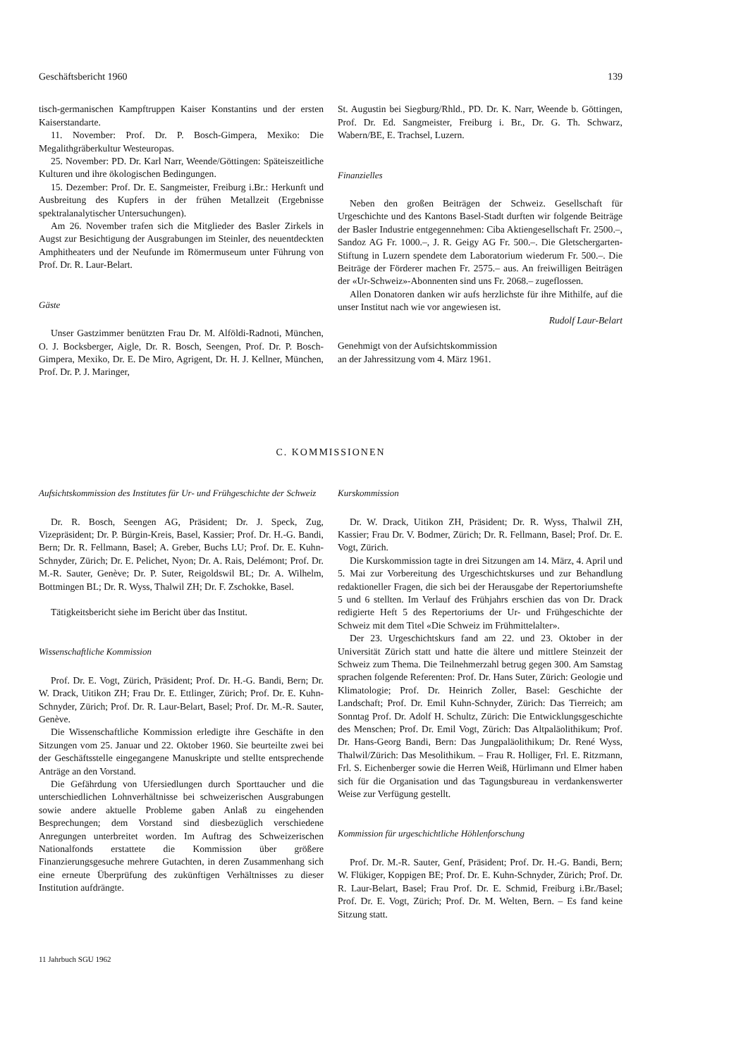Geschäftsbericht 1960 139
tisch-germanischen Kampftruppen Kaiser Konstantins und der ersten Kaiserstandarte.
11. November: Prof. Dr. P. Bosch-Gimpera, Mexiko: Die Megalithgräberkultur Westeuropas.
25. November: PD. Dr. Karl Narr, Weende/Göttingen: Späteiszeitliche Kulturen und ihre ökologischen Bedingungen.
15. Dezember: Prof. Dr. E. Sangmeister, Freiburg i.Br.: Herkunft und Ausbreitung des Kupfers in der frühen Metallzeit (Ergebnisse spektralanalytischer Untersuchungen).
Am 26. November trafen sich die Mitglieder des Basler Zirkels in Augst zur Besichtigung der Ausgrabungen im Steinler, des neuentdeckten Amphitheaters und der Neufunde im Römermuseum unter Führung von Prof. Dr. R. Laur-Belart.
Gäste
Unser Gastzimmer benützten Frau Dr. M. Alföldi-Radnoti, München, O. J. Bocksberger, Aigle, Dr. R. Bosch, Seengen, Prof. Dr. P. Bosch-Gimpera, Mexiko, Dr. E. De Miro, Agrigent, Dr. H. J. Kellner, München, Prof. Dr. P. J. Maringer,
St. Augustin bei Siegburg/Rhld., PD. Dr. K. Narr, Weende b. Göttingen, Prof. Dr. Ed. Sangmeister, Freiburg i. Br., Dr. G. Th. Schwarz, Wabern/BE, E. Trachsel, Luzern.
Finanzielles
Neben den großen Beiträgen der Schweiz. Gesellschaft für Urgeschichte und des Kantons Basel-Stadt durften wir folgende Beiträge der Basler Industrie entgegennehmen: Ciba Aktiengesellschaft Fr. 2500.–, Sandoz AG Fr. 1000.–, J. R. Geigy AG Fr. 500.–. Die Gletschergarten-Stiftung in Luzern spendete dem Laboratorium wiederum Fr. 500.–. Die Beiträge der Förderer machen Fr. 2575.– aus. An freiwilligen Beiträgen der «Ur-Schweiz»-Abonnenten sind uns Fr. 2068.– zugeflossen.
Allen Donatoren danken wir aufs herzlichste für ihre Mithilfe, auf die unser Institut nach wie vor angewiesen ist.
Rudolf Laur-Belart
Genehmigt von der Aufsichtskommission
an der Jahressitzung vom 4. März 1961.
C. KOMMISSIONEN
Aufsichtskommission des Institutes für Ur- und Frühgeschichte der Schweiz
Dr. R. Bosch, Seengen AG, Präsident; Dr. J. Speck, Zug, Vizepräsident; Dr. P. Bürgin-Kreis, Basel, Kassier; Prof. Dr. H.-G. Bandi, Bern; Dr. R. Fellmann, Basel; A. Greber, Buchs LU; Prof. Dr. E. Kuhn-Schnyder, Zürich; Dr. E. Pelichet, Nyon; Dr. A. Rais, Delémont; Prof. Dr. M.-R. Sauter, Genève; Dr. P. Suter, Reigoldswil BL; Dr. A. Wilhelm, Bottmingen BL; Dr. R. Wyss, Thalwil ZH; Dr. F. Zschokke, Basel.
Tätigkeitsbericht siehe im Bericht über das Institut.
Wissenschaftliche Kommission
Prof. Dr. E. Vogt, Zürich, Präsident; Prof. Dr. H.-G. Bandi, Bern; Dr. W. Drack, Uitikon ZH; Frau Dr. E. Ettlinger, Zürich; Prof. Dr. E. Kuhn-Schnyder, Zürich; Prof. Dr. R. Laur-Belart, Basel; Prof. Dr. M.-R. Sauter, Genève.
Die Wissenschaftliche Kommission erledigte ihre Geschäfte in den Sitzungen vom 25. Januar und 22. Oktober 1960. Sie beurteilte zwei bei der Geschäftsstelle eingegangene Manuskripte und stellte entsprechende Anträge an den Vorstand.
Die Gefährdung von Ufersiedlungen durch Sporttaucher und die unterschiedlichen Lohnverhältnisse bei schweizerischen Ausgrabungen sowie andere aktuelle Probleme gaben Anlaß zu eingehenden Besprechungen; dem Vorstand sind diesbezüglich verschiedene Anregungen unterbreitet worden. Im Auftrag des Schweizerischen Nationalfonds erstattete die Kommission über größere Finanzierungsgesuche mehrere Gutachten, in deren Zusammenhang sich eine erneute Überprüfung des zukünftigen Verhältnisses zu dieser Institution aufdrängte.
Kurskommission
Dr. W. Drack, Uitikon ZH, Präsident; Dr. R. Wyss, Thalwil ZH, Kassier; Frau Dr. V. Bodmer, Zürich; Dr. R. Fellmann, Basel; Prof. Dr. E. Vogt, Zürich.
Die Kurskommission tagte in drei Sitzungen am 14. März, 4. April und 5. Mai zur Vorbereitung des Urgeschichtskurses und zur Behandlung redaktioneller Fragen, die sich bei der Herausgabe der Repertoriumshefte 5 und 6 stellten. Im Verlauf des Frühjahrs erschien das von Dr. Drack redigierte Heft 5 des Repertoriums der Ur- und Frühgeschichte der Schweiz mit dem Titel «Die Schweiz im Frühmittelalter».
Der 23. Urgeschichtskurs fand am 22. und 23. Oktober in der Universität Zürich statt und hatte die ältere und mittlere Steinzeit der Schweiz zum Thema. Die Teilnehmerzahl betrug gegen 300. Am Samstag sprachen folgende Referenten: Prof. Dr. Hans Suter, Zürich: Geologie und Klimatologie; Prof. Dr. Heinrich Zoller, Basel: Geschichte der Landschaft; Prof. Dr. Emil Kuhn-Schnyder, Zürich: Das Tierreich; am Sonntag Prof. Dr. Adolf H. Schultz, Zürich: Die Entwicklungsgeschichte des Menschen; Prof. Dr. Emil Vogt, Zürich: Das Altpaläolithikum; Prof. Dr. Hans-Georg Bandi, Bern: Das Jungpaläolithikum; Dr. René Wyss, Thalwil/Zürich: Das Mesolithikum. – Frau R. Holliger, Frl. E. Ritzmann, Frl. S. Eichenberger sowie die Herren Weiß, Hürlimann und Elmer haben sich für die Organisation und das Tagungsbureau in verdankenswerter Weise zur Verfügung gestellt.
Kommission für urgeschichtliche Höhlenforschung
Prof. Dr. M.-R. Sauter, Genf, Präsident; Prof. Dr. H.-G. Bandi, Bern; W. Flükiger, Koppigen BE; Prof. Dr. E. Kuhn-Schnyder, Zürich; Prof. Dr. R. Laur-Belart, Basel; Frau Prof. Dr. E. Schmid, Freiburg i.Br./Basel; Prof. Dr. E. Vogt, Zürich; Prof. Dr. M. Welten, Bern. – Es fand keine Sitzung statt.
11 Jahrbuch SGU 1962